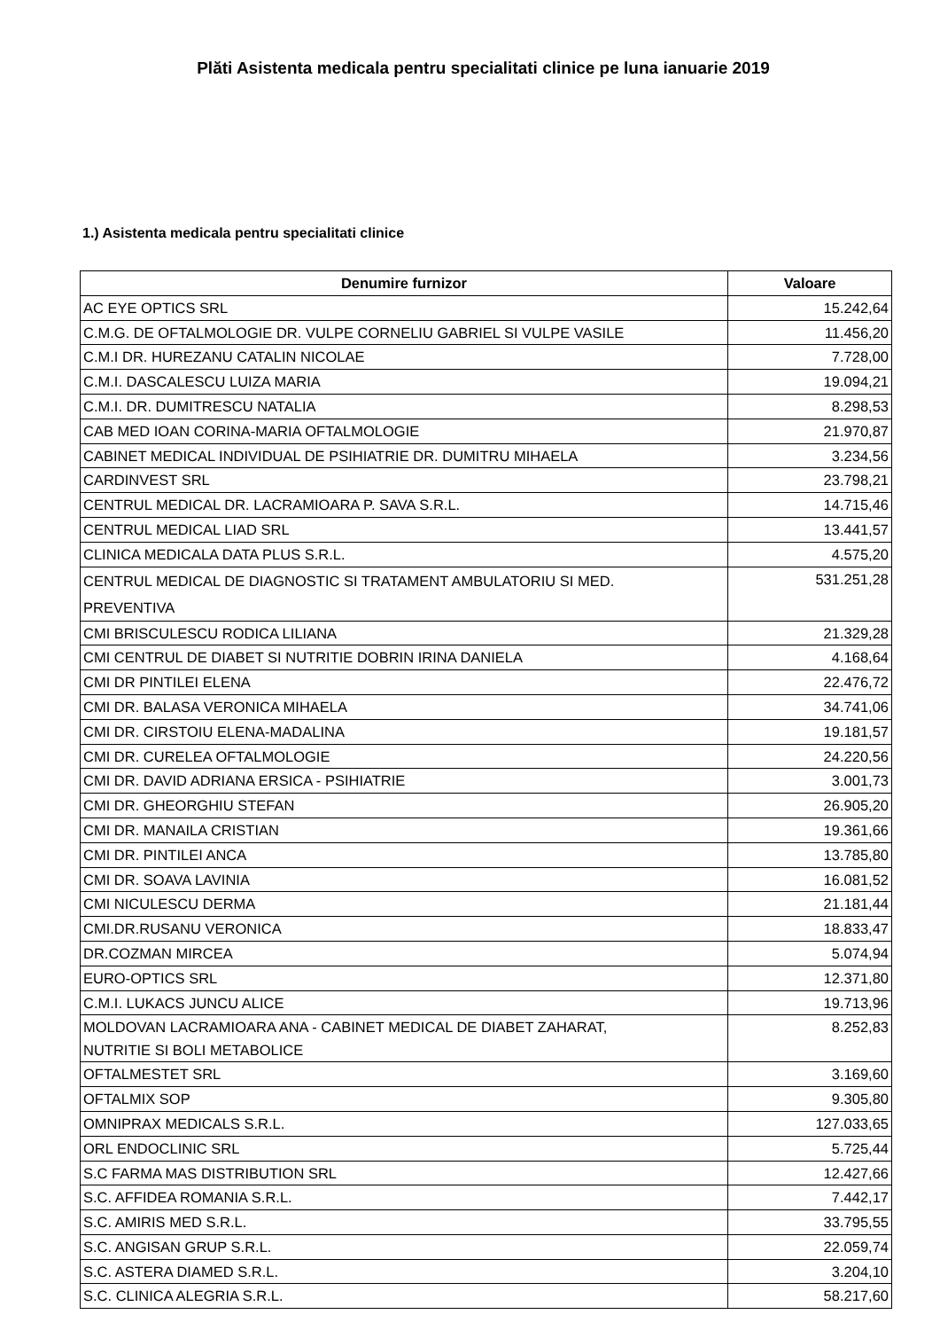Plăti Asistenta medicala pentru specialitati clinice pe luna ianuarie 2019
1.) Asistenta medicala pentru specialitati clinice
| Denumire furnizor | Valoare |
| --- | --- |
| AC EYE OPTICS SRL | 15.242,64 |
| C.M.G. DE OFTALMOLOGIE DR. VULPE CORNELIU GABRIEL SI VULPE VASILE | 11.456,20 |
| C.M.I DR. HUREZANU CATALIN NICOLAE | 7.728,00 |
| C.M.I. DASCALESCU LUIZA MARIA | 19.094,21 |
| C.M.I. DR. DUMITRESCU NATALIA | 8.298,53 |
| CAB MED IOAN CORINA-MARIA OFTALMOLOGIE | 21.970,87 |
| CABINET MEDICAL INDIVIDUAL DE PSIHIATRIE DR. DUMITRU MIHAELA | 3.234,56 |
| CARDINVEST SRL | 23.798,21 |
| CENTRUL MEDICAL DR. LACRAMIOARA P. SAVA S.R.L. | 14.715,46 |
| CENTRUL MEDICAL LIAD SRL | 13.441,57 |
| CLINICA MEDICALA DATA PLUS S.R.L. | 4.575,20 |
| CENTRUL MEDICAL DE DIAGNOSTIC SI TRATAMENT AMBULATORIU SI MED. PREVENTIVA | 531.251,28 |
| CMI BRISCULESCU RODICA LILIANA | 21.329,28 |
| CMI CENTRUL DE DIABET SI NUTRITIE DOBRIN IRINA DANIELA | 4.168,64 |
| CMI DR PINTILEI ELENA | 22.476,72 |
| CMI DR. BALASA VERONICA MIHAELA | 34.741,06 |
| CMI DR. CIRSTOIU ELENA-MADALINA | 19.181,57 |
| CMI DR. CURELEA OFTALMOLOGIE | 24.220,56 |
| CMI DR. DAVID ADRIANA ERSICA - PSIHIATRIE | 3.001,73 |
| CMI DR. GHEORGHIU STEFAN | 26.905,20 |
| CMI DR. MANAILA CRISTIAN | 19.361,66 |
| CMI DR. PINTILEI ANCA | 13.785,80 |
| CMI DR. SOAVA LAVINIA | 16.081,52 |
| CMI NICULESCU DERMA | 21.181,44 |
| CMI.DR.RUSANU VERONICA | 18.833,47 |
| DR.COZMAN MIRCEA | 5.074,94 |
| EURO-OPTICS SRL | 12.371,80 |
| C.M.I. LUKACS JUNCU ALICE | 19.713,96 |
| MOLDOVAN LACRAMIOARA ANA - CABINET MEDICAL DE DIABET ZAHARAT, NUTRITIE SI BOLI METABOLICE | 8.252,83 |
| OFTALMESTET SRL | 3.169,60 |
| OFTALMIX SOP | 9.305,80 |
| OMNIPRAX MEDICALS S.R.L. | 127.033,65 |
| ORL ENDOCLINIC SRL | 5.725,44 |
| S.C FARMA MAS DISTRIBUTION SRL | 12.427,66 |
| S.C. AFFIDEA ROMANIA S.R.L. | 7.442,17 |
| S.C. AMIRIS MED S.R.L. | 33.795,55 |
| S.C. ANGISAN GRUP S.R.L. | 22.059,74 |
| S.C. ASTERA DIAMED S.R.L. | 3.204,10 |
| S.C. CLINICA ALEGRIA S.R.L. | 58.217,60 |